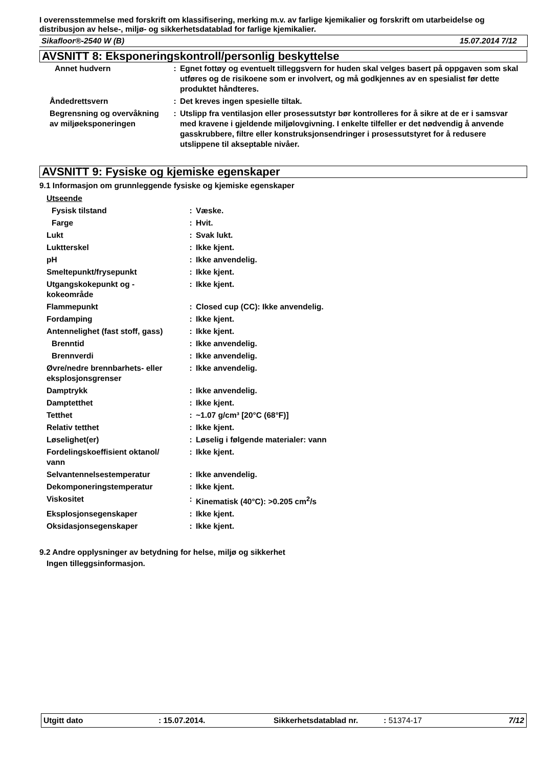I overensstemmelse med forskrift om klassifisering, merking m.v. av farlige kjemikalier og forskrift om utarbeidelse og distribusjon av helse-, miljø- og sikkerhetsdatablad for farlige kjemikalier.
Sikafloor®-2540 W (B) 15.07.2014 7/12
AVSNITT 8: Eksponeringskontroll/personlig beskyttelse
| Annet hudvern | : | Egnet fottøy og eventuelt tilleggsvern for huden skal velges basert på oppgaven som skal utføres og de risikoene som er involvert, og må godkjennes av en spesialist før dette produktet håndteres. |
| Åndedrettsvern | : | Det kreves ingen spesielle tiltak. |
| Begrensning og overvåkning av miljøeksponeringen | : | Utslipp fra ventilasjon eller prosessutstyr bør kontrolleres for å sikre at de er i samsvar med kravene i gjeldende miljølovgivning. I enkelte tilfeller er det nødvendig å anvende gasskrubbere, filtre eller konstruksjonsendringer i prosessutstyret for å redusere utslippene til akseptable nivåer. |
AVSNITT 9: Fysiske og kjemiske egenskaper
9.1 Informasjon om grunnleggende fysiske og kjemiske egenskaper
| Utseende | | |
| Fysisk tilstand | : | Væske. |
| Farge | : | Hvit. |
| Lukt | : | Svak lukt. |
| Luktterskel | : | Ikke kjent. |
| pH | : | Ikke anvendelig. |
| Smeltepunkt/frysepunkt | : | Ikke kjent. |
| Utgangskokepunkt og - kokeområde | : | Ikke kjent. |
| Flammepunkt | : | Closed cup (CC): Ikke anvendelig. |
| Fordamping | : | Ikke kjent. |
| Antennelighet (fast stoff, gass) | : | Ikke kjent. |
| Brenntid | : | Ikke anvendelig. |
| Brennverdi | : | Ikke anvendelig. |
| Øvre/nedre brennbarhets- eller eksplosjonsgrenser | : | Ikke anvendelig. |
| Damptrykk | : | Ikke anvendelig. |
| Damptetthet | : | Ikke kjent. |
| Tetthet | : | ~1.07 g/cm³ [20°C (68°F)] |
| Relativ tetthet | : | Ikke kjent. |
| Løselighet(er) | : | Løselig i følgende materialer: vann |
| Fordelingskoeffisient oktanol/ vann | : | Ikke kjent. |
| Selvantennelsestemperatur | : | Ikke anvendelig. |
| Dekomponeringstemperatur | : | Ikke kjent. |
| Viskositet | : | Kinematisk (40°C): >0.205 cm<sup>2</sup>/s |
| Eksplosjonsegenskaper | : | Ikke kjent. |
| Oksidasjonsegenskaper | : | Ikke kjent. |
9.2 Andre opplysninger av betydning for helse, miljø og sikkerhet
Ingen tilleggsinformasjon.
Utgitt dato: 15.07.2014. Sikkerhetsdatablad nr.: 51374-17 7/12